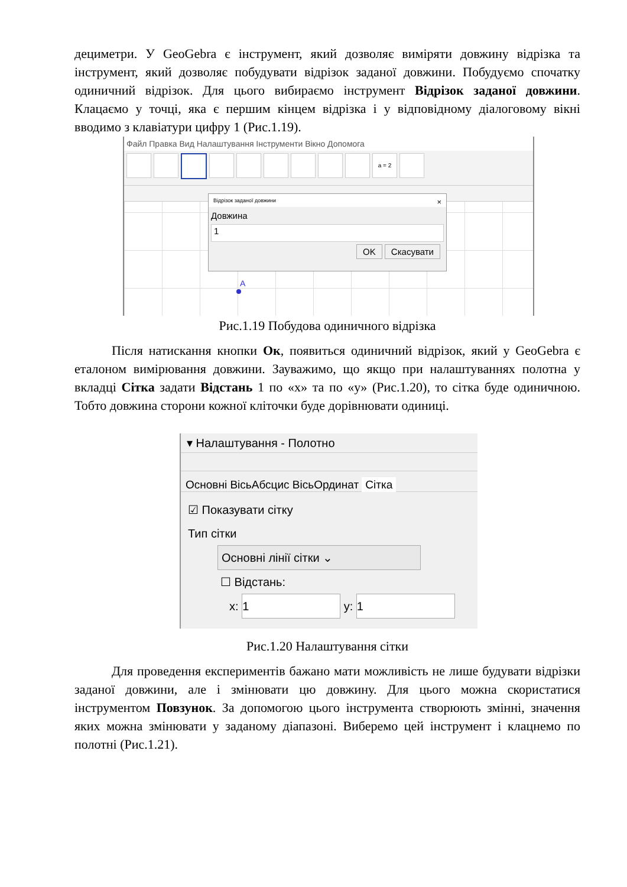дециметри. У GeoGebra є інструмент, який дозволяє виміряти довжину відрізка та інструмент, який дозволяє побудувати відрізок заданої довжини. Побудуємо спочатку одиничний відрізок. Для цього вибираємо інструмент Відрізок заданої довжини. Клацаємо у точці, яка є першим кінцем відрізка і у відповідному діалоговому вікні вводимо з клавіатури цифру 1 (Рис.1.19).
Файл Правка Вид Налаштування Інструменти Вікно Допомога
a = 2
Відрізок заданої довжини ×
Довжина
1
OK Скасувати
A
Рис.1.19 Побудова одиничного відрізка
Після натискання кнопки Ок, появиться одиничний відрізок, який у GeoGebra є еталоном вимірювання довжини. Зауважимо, що якщо при налаштуваннях полотна у вкладці Сітка задати Відстань 1 по «x» та по «y» (Рис.1.20), то сітка буде одиничною. Тобто довжина сторони кожної кліточки буде дорівнювати одиниці.
▾ Налаштування - Полотно
Основні ВісьАбсцис ВісьОрдинат Сітка
☑ Показувати сітку
Тип сітки
Основні лінії сітки ⌄
☐ Відстань:
x: 1 y: 1
Рис.1.20 Налаштування сітки
Для проведення експериментів бажано мати можливість не лише будувати відрізки заданої довжини, але і змінювати цю довжину. Для цього можна скористатися інструментом Повзунок. За допомогою цього інструмента створюють змінні, значення яких можна змінювати у заданому діапазоні. Виберемо цей інструмент і клацнемо по полотні (Рис.1.21).